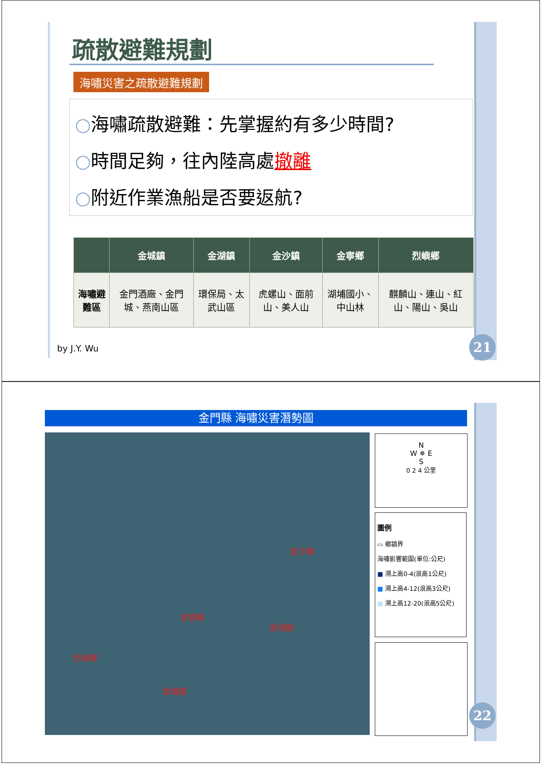疏散避難規劃
海嘯災害之疏散避難規劃
○海嘯疏散避難：先掌握約有多少時間?
○時間足夠，往內陸高處撤離
○附近作業漁船是否要返航?
| | 金城鎮 | 金湖鎮 | 金沙鎮 | 金寧鄉 | 烈嶼鄉 |
| --- | --- | --- | --- | --- | --- |
| 海嘯避難區 | 金門酒廠、金門城、燕南山區 | 環保局、太武山區 | 虎螺山、面前山、美人山 | 湖埔國小、中山林 | 麒麟山、連山、紅山、陽山、吳山 |
by J.Y. Wu 21
金門縣 海嘯災害潛勢圖
金沙鎮
金寧鄉
金湖鎮
烈嶼鄉
金城鎮
N
W ✵ E
S
0 2 4 公里
圖例
▭ 鄉鎮界
海嘯影響範圍(單位:公尺)
■ 溯上高0-4(浪高1公尺)
■ 溯上高4-12(浪高3公尺)
■ 溯上高12-20(浪高5公尺)
22